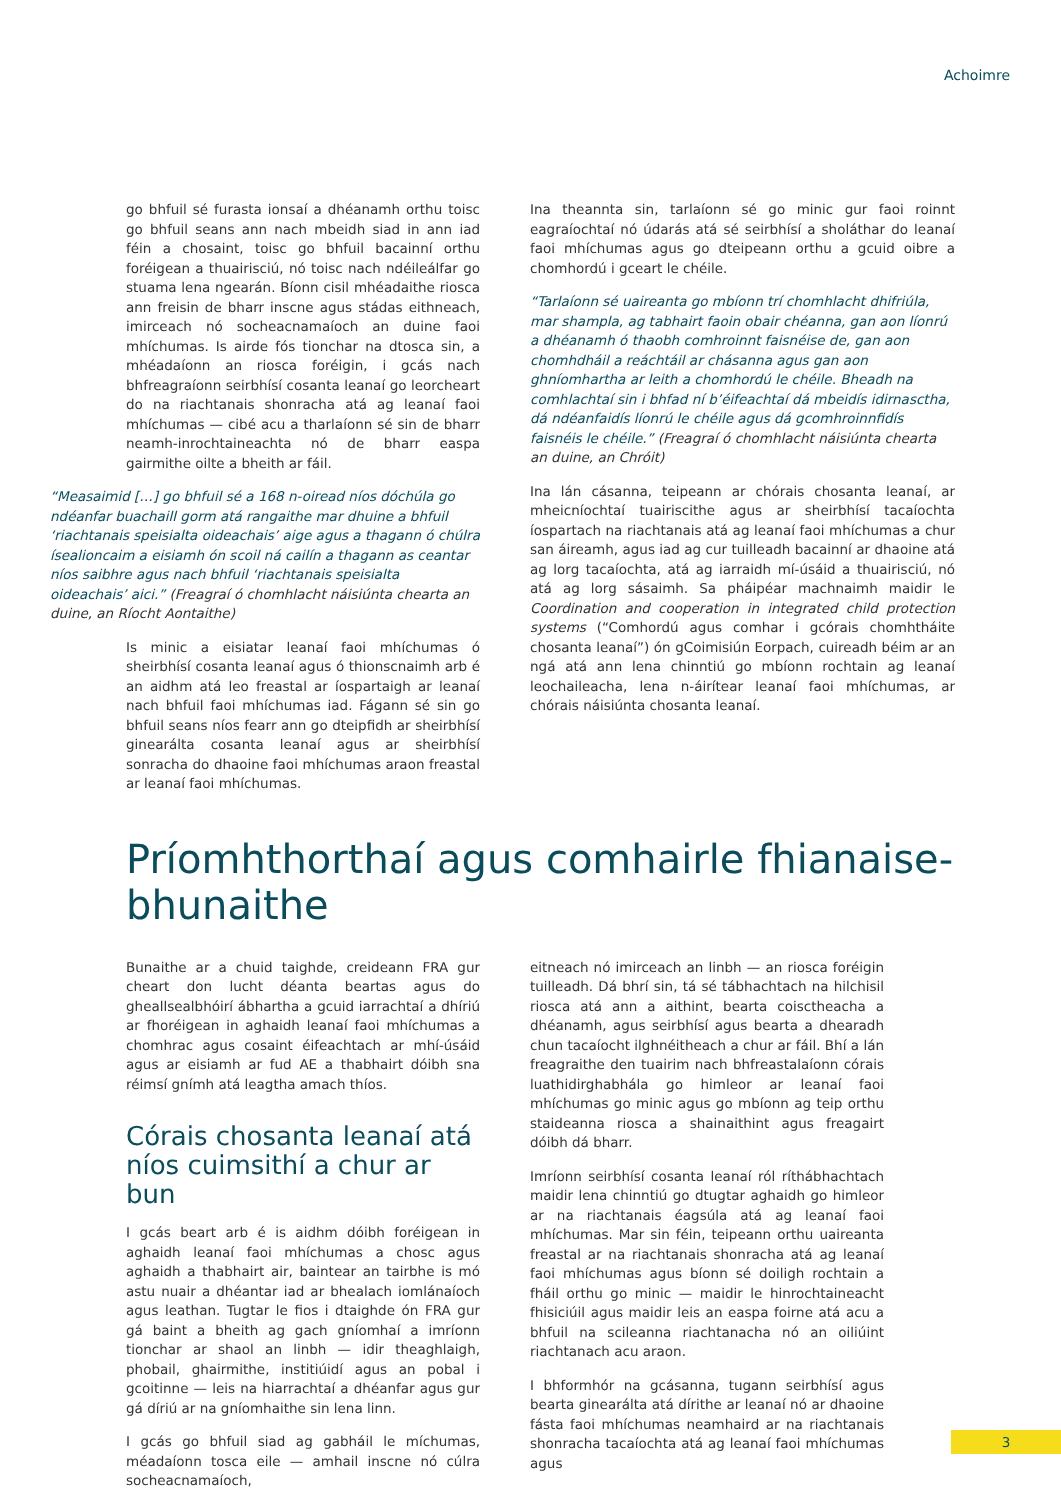Achoimre
go bhfuil sé furasta ionsaí a dhéanamh orthu toisc go bhfuil seans ann nach mbeidh siad in ann iad féin a chosaint, toisc go bhfuil bacainní orthu foréigean a thuairisciú, nó toisc nach ndéileálfar go stuama lena ngearán. Bíonn cisil mhéadaithe riosca ann freisin de bharr inscne agus stádas eithneach, imirceach nó socheacnamaíoch an duine faoi mhíchumas. Is airde fós tionchar na dtosca sin, a mhéadaíonn an riosca foréigin, i gcás nach bhfreagraíonn seirbhísí cosanta leanaí go leorcheart do na riachtanais shonracha atá ag leanaí faoi mhíchumas — cibé acu a tharlaíonn sé sin de bharr neamh-inrochtaineachta nó de bharr easpa gairmithe oilte a bheith ar fáil.
“Measaimid […] go bhfuil sé a 168 n-oiread níos dóchúla go ndéanfar buachaill gorm atá rangaithe mar dhuine a bhfuil ‘riachtanais speisialta oideachais’ aige agus a thagann ó chúlra ísealioncaim a eisiamh ón scoil ná cailín a thagann as ceantar níos saibhre agus nach bhfuil ‘riachtanais speisialta oideachais’ aici.” (Freagraí ó chomhlacht náisiúnta chearta an duine, an Ríocht Aontaithe)
Is minic a eisiatar leanaí faoi mhíchumas ó sheirbhísí cosanta leanaí agus ó thionscnaimh arb é an aidhm atá leo freastal ar íospartaigh ar leanaí nach bhfuil faoi mhíchumas iad. Fágann sé sin go bhfuil seans níos fearr ann go dteipfidh ar sheirbhísí ginearálta cosanta leanaí agus ar sheirbhísí sonracha do dhaoine faoi mhíchumas araon freastal ar leanaí faoi mhíchumas.
Ina theannta sin, tarlaíonn sé go minic gur faoi roinnt eagraíochtaí nó údarás atá sé seirbhísí a sholáthar do leanaí faoi mhíchumas agus go dteipeann orthu a gcuid oibre a chomhordú i gceart le chéile.
“Tarlaíonn sé uaireanta go mbíonn trí chomhlacht dhifriúla, mar shampla, ag tabhairt faoin obair chéanna, gan aon líonrú a dhéanamh ó thaobh comhroinnt faisnéise de, gan aon chomhdháil a reáchtáil ar chásanna agus gan aon ghníomhartha ar leith a chomhordú le chéile. Bheadh na comhlachtaí sin i bhfad ní b’éifeachtaí dá mbeidís idirnasctha, dá ndéanfaidís líonrú le chéile agus dá gcomhroinnfidís faisnéis le chéile.” (Freagraí ó chomhlacht náisiúnta chearta an duine, an Chróit)
Ina lán cásanna, teipeann ar chórais chosanta leanaí, ar mheicníochtaí tuairiscithe agus ar sheirbhísí tacaíochta íospartach na riachtanais atá ag leanaí faoi mhíchumas a chur san áireamh, agus iad ag cur tuilleadh bacainní ar dhaoine atá ag lorg tacaíochta, atá ag iarraidh mí-úsáid a thuairisciú, nó atá ag lorg sásaimh. Sa pháipéar machnaimh maidir le Coordination and cooperation in integrated child protection systems (“Comhordú agus comhar i gcórais chomhtháite chosanta leanaí”) ón gCoimisiún Eorpach, cuireadh béim ar an ngá atá ann lena chinntiú go mbíonn rochtain ag leanaí leochaileacha, lena n-áirítear leanaí faoi mhíchumas, ar chórais náisiúnta chosanta leanaí.
Príomhthorthaí agus comhairle fhianaise-bhunaithe
Bunaithe ar a chuid taighde, creideann FRA gur cheart don lucht déanta beartas agus do gheallsealbhóirí ábhartha a gcuid iarrachtaí a dhíriú ar fhoréigean in aghaidh leanaí faoi mhíchumas a chomhrac agus cosaint éifeachtach ar mhí-úsáid agus ar eisiamh ar fud AE a thabhairt dóibh sna réimsí gnímh atá leagtha amach thíos.
Córais chosanta leanaí atá níos cuimsithí a chur ar bun
I gcás beart arb é is aidhm dóibh foréigean in aghaidh leanaí faoi mhíchumas a chosc agus aghaidh a thabhairt air, baintear an tairbhe is mó astu nuair a dhéantar iad ar bhealach iomlánaíoch agus leathan. Tugtar le fios i dtaighde ón FRA gur gá baint a bheith ag gach gníomhaí a imríonn tionchar ar shaol an linbh — idir theaghlaigh, phobail, ghairmithe, institiúidí agus an pobal i gcoitinne — leis na hiarrachtaí a dhéanfar agus gur gá díriú ar na gníomhaithe sin lena linn.
I gcás go bhfuil siad ag gabháil le míchumas, méadaíonn tosca eile — amhail inscne nó cúlra socheacnamaíoch,
eitneach nó imirceach an linbh — an riosca foréigin tuilleadh. Dá bhrí sin, tá sé tábhachtach na hilchisil riosca atá ann a aithint, bearta coisctheacha a dhéanamh, agus seirbhísí agus bearta a dhearadh chun tacaíocht ilghnéitheach a chur ar fáil. Bhí a lán freagraithe den tuairim nach bhfreastalaíonn córais luathidirghabhála go himleor ar leanaí faoi mhíchumas go minic agus go mbíonn ag teip orthu staideanna riosca a shainaithint agus freagairt dóibh dá bharr.
Imríonn seirbhísí cosanta leanaí ról ríthábhachtach maidir lena chinntiú go dtugtar aghaidh go himleor ar na riachtanais éagsúla atá ag leanaí faoi mhíchumas. Mar sin féin, teipeann orthu uaireanta freastal ar na riachtanais shonracha atá ag leanaí faoi mhíchumas agus bíonn sé doiligh rochtain a fháil orthu go minic — maidir le hinrochtaineacht fhisiciúil agus maidir leis an easpa foirne atá acu a bhfuil na scileanna riachtanacha nó an oiliúint riachtanach acu araon.
I bhformhór na gcásanna, tugann seirbhísí agus bearta ginearálta atá dírithe ar leanaí nó ar dhaoine fásta faoi mhíchumas neamhaird ar na riachtanais shonracha tacaíochta atá ag leanaí faoi mhíchumas agus
3